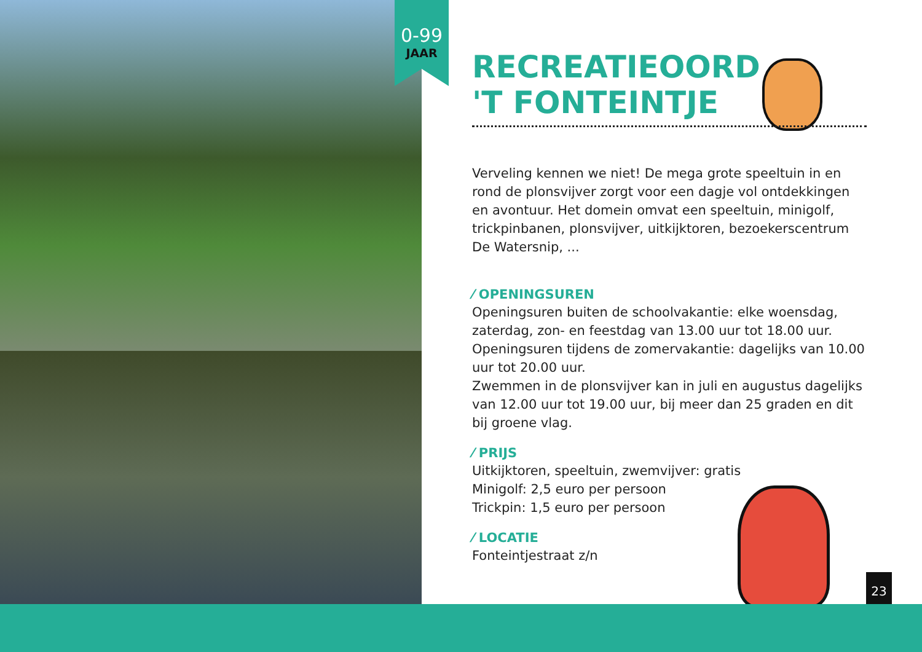0-99
JAAR
RECREATIEOORD
'T FONTEINTJE
Verveling kennen we niet! De mega grote speeltuin in en rond de plonsvijver zorgt voor een dagje vol ontdekkingen en avontuur. Het domein omvat een speeltuin, minigolf, trickpinbanen, plonsvijver, uitkijktoren, bezoekerscentrum De Watersnip, ...
⁄ OPENINGSUREN
Openingsuren buiten de schoolvakantie: elke woensdag, zaterdag, zon- en feestdag van 13.00 uur tot 18.00 uur.
Openingsuren tijdens de zomervakantie: dagelijks van 10.00 uur tot 20.00 uur.
Zwemmen in de plonsvijver kan in juli en augustus dagelijks van 12.00 uur tot 19.00 uur, bij meer dan 25 graden en dit bij groene vlag.
⁄ PRIJS
Uitkijktoren, speeltuin, zwemvijver: gratis
Minigolf: 2,5 euro per persoon
Trickpin: 1,5 euro per persoon
⁄ LOCATIE
Fonteintjestraat z/n
23